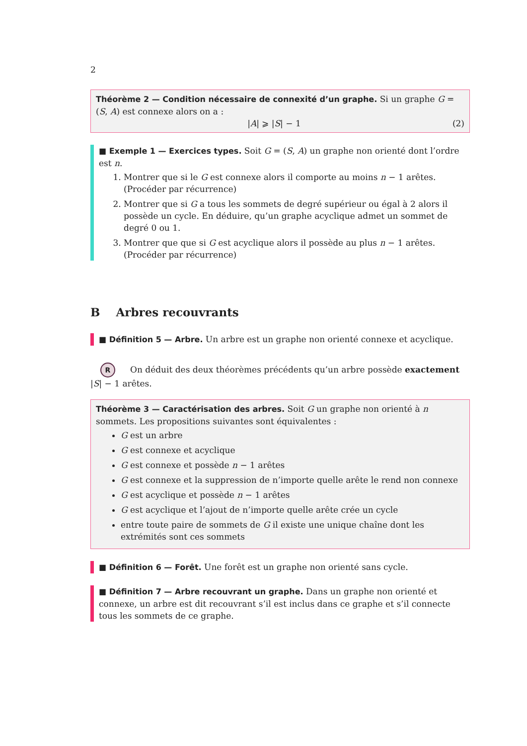2
Théorème 2 — Condition nécessaire de connexité d’un graphe. Si un graphe G = (S, A) est connexe alors on a :
|A| ⩾ |S| − 1 (2)
■ Exemple 1 — Exercices types. Soit G = (S, A) un graphe non orienté dont l’ordre est n.
1. Montrer que si le G est connexe alors il comporte au moins n − 1 arêtes. (Procéder par récurrence)
2. Montrer que si G a tous les sommets de degré supérieur ou égal à 2 alors il possède un cycle. En déduire, qu’un graphe acyclique admet un sommet de degré 0 ou 1.
3. Montrer que que si G est acyclique alors il possède au plus n − 1 arêtes. (Procéder par récurrence)
B Arbres recouvrants
■ Définition 5 — Arbre. Un arbre est un graphe non orienté connexe et acyclique.
R On déduit des deux théorèmes précédents qu’un arbre possède exactement |S| − 1 arêtes.
Théorème 3 — Caractérisation des arbres. Soit G un graphe non orienté à n sommets. Les propositions suivantes sont équivalentes :
G est un arbre
G est connexe et acyclique
G est connexe et possède n − 1 arêtes
G est connexe et la suppression de n’importe quelle arête le rend non connexe
G est acyclique et possède n − 1 arêtes
G est acyclique et l’ajout de n’importe quelle arête crée un cycle
entre toute paire de sommets de G il existe une unique chaîne dont les extrémités sont ces sommets
■ Définition 6 — Forêt. Une forêt est un graphe non orienté sans cycle.
■ Définition 7 — Arbre recouvrant un graphe. Dans un graphe non orienté et connexe, un arbre est dit recouvrant s’il est inclus dans ce graphe et s’il connecte tous les sommets de ce graphe.